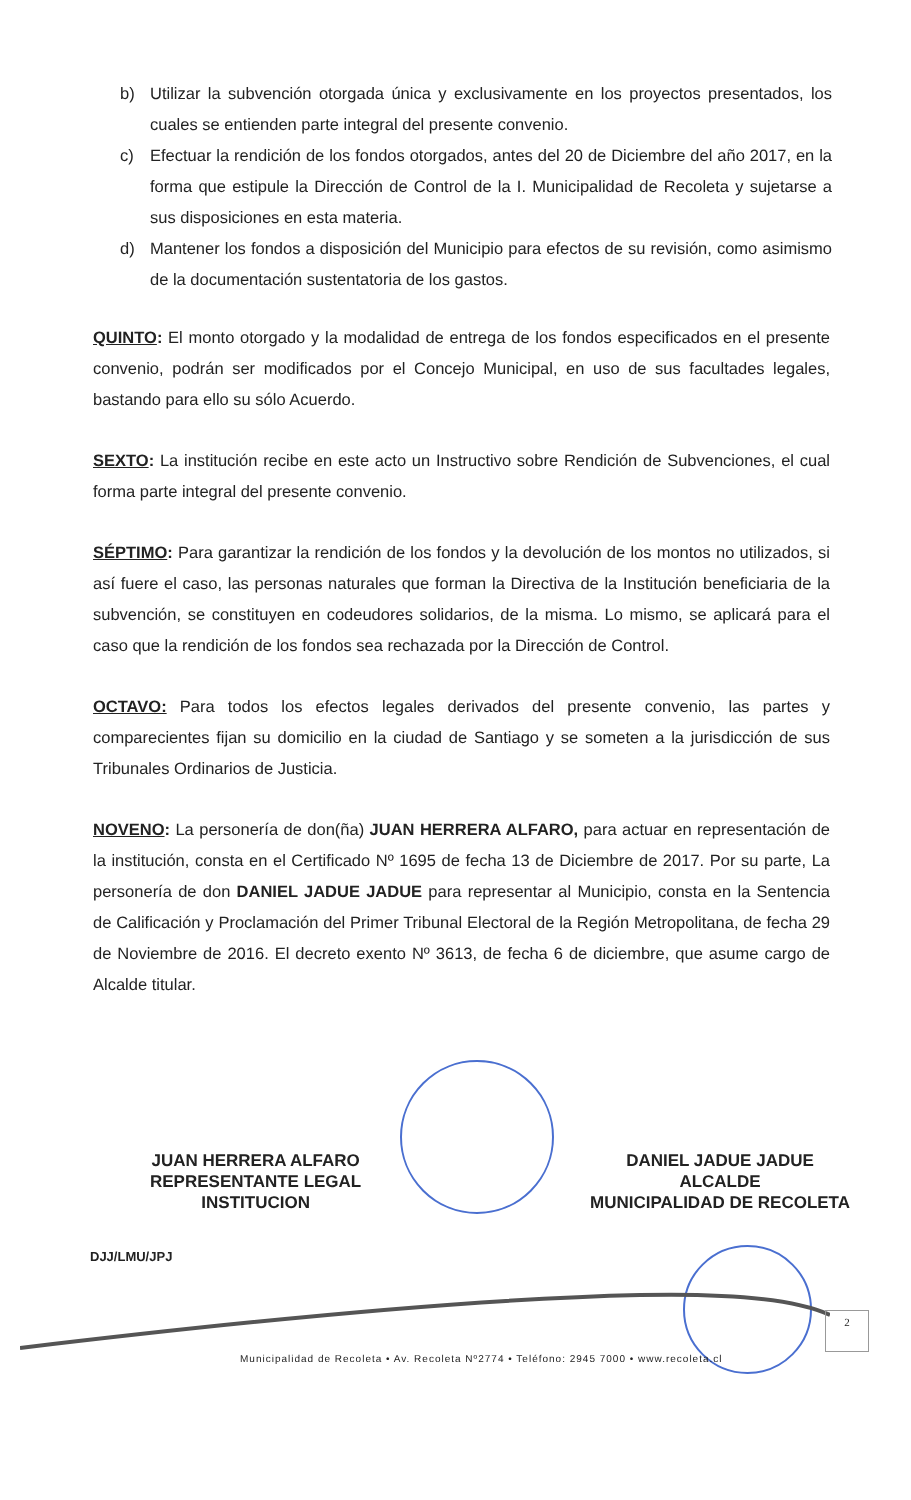b) Utilizar la subvención otorgada única y exclusivamente en los proyectos presentados, los cuales se entienden parte integral del presente convenio.
c) Efectuar la rendición de los fondos otorgados, antes del 20 de Diciembre del año 2017, en la forma que estipule la Dirección de Control de la I. Municipalidad de Recoleta y sujetarse a sus disposiciones en esta materia.
d) Mantener los fondos a disposición del Municipio para efectos de su revisión, como asimismo de la documentación sustentatoria de los gastos.
QUINTO: El monto otorgado y la modalidad de entrega de los fondos especificados en el presente convenio, podrán ser modificados por el Concejo Municipal, en uso de sus facultades legales, bastando para ello su sólo Acuerdo.
SEXTO: La institución recibe en este acto un Instructivo sobre Rendición de Subvenciones, el cual forma parte integral del presente convenio.
SÉPTIMO: Para garantizar la rendición de los fondos y la devolución de los montos no utilizados, si así fuere el caso, las personas naturales que forman la Directiva de la Institución beneficiaria de la subvención, se constituyen en codeudores solidarios, de la misma. Lo mismo, se aplicará para el caso que la rendición de los fondos sea rechazada por la Dirección de Control.
OCTAVO: Para todos los efectos legales derivados del presente convenio, las partes y comparecientes fijan su domicilio en la ciudad de Santiago y se someten a la jurisdicción de sus Tribunales Ordinarios de Justicia.
NOVENO: La personería de don(ña) JUAN HERRERA ALFARO, para actuar en representación de la institución, consta en el Certificado Nº 1695 de fecha 13 de Diciembre de 2017. Por su parte, La personería de don DANIEL JADUE JADUE para representar al Municipio, consta en la Sentencia de Calificación y Proclamación del Primer Tribunal Electoral de la Región Metropolitana, de fecha 29 de Noviembre de 2016. El decreto exento Nº 3613, de fecha 6 de diciembre, que asume cargo de Alcalde titular.
JUAN HERRERA ALFARO
REPRESENTANTE LEGAL
INSTITUCION
DANIEL JADUE JADUE
ALCALDE
MUNICIPALIDAD DE RECOLETA
DJJ/LMU/JPJ
Municipalidad de Recoleta • Av. Recoleta Nº2774 • Teléfono: 2945 7000 • www.recoleta.cl
2